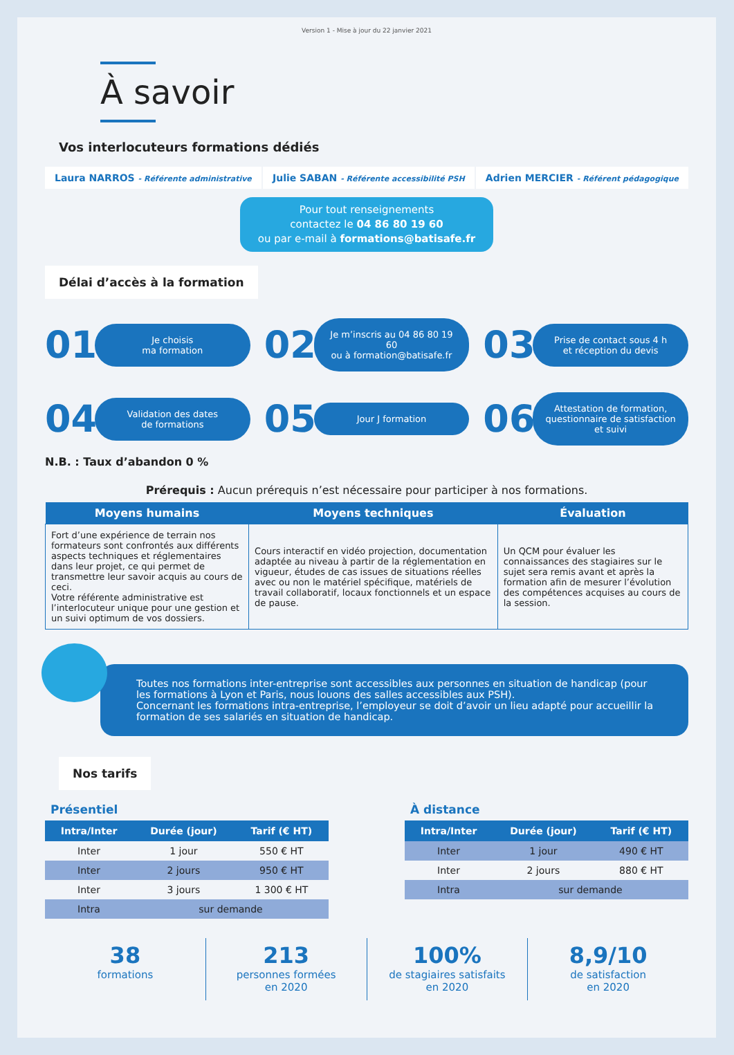Version 1 - Mise à jour du 22 janvier 2021
À savoir
Vos interlocuteurs formations dédiés
Laura NARROS - Référente administrative
Julie SABAN - Référente accessibilité PSH
Adrien MERCIER - Référent pédagogique
Pour tout renseignements
contactez le 04 86 80 19 60
ou par e-mail à formations@batisafe.fr
Délai d’accès à la formation
01 Je choisis
ma formation
02 Je m’inscris au 04 86 80 19 60
ou à formation@batisafe.fr
03 Prise de contact sous 4 h
et réception du devis
04 Validation des dates
de formations
05 Jour J formation
06 Attestation de formation,
questionnaire de satisfaction et suivi
N.B. : Taux d’abandon 0 %
Prérequis : Aucun prérequis n’est nécessaire pour participer à nos formations.
| Moyens humains | Moyens techniques | Évaluation |
| --- | --- | --- |
| Fort d’une expérience de terrain nos formateurs sont confrontés aux différents aspects techniques et réglementaires dans leur projet, ce qui permet de transmettre leur savoir acquis au cours de ceci. Votre référente administrative est l’interlocuteur unique pour une gestion et un suivi optimum de vos dossiers. | Cours interactif en vidéo projection, documentation adaptée au niveau à partir de la réglementation en vigueur, études de cas issues de situations réelles avec ou non le matériel spécifique, matériels de travail collaboratif, locaux fonctionnels et un espace de pause. | Un QCM pour évaluer les connaissances des stagiaires sur le sujet sera remis avant et après la formation afin de mesurer l’évolution des compétences acquises au cours de la session. |
Toutes nos formations inter-entreprise sont accessibles aux personnes en situation de handicap (pour les formations à Lyon et Paris, nous louons des salles accessibles aux PSH).
Concernant les formations intra-entreprise, l’employeur se doit d’avoir un lieu adapté pour accueillir la formation de ses salariés en situation de handicap.
Nos tarifs
Présentiel
| Intra/Inter | Durée (jour) | Tarif (€ HT) |
| --- | --- | --- |
| Inter | 1 jour | 550 € HT |
| Inter | 2 jours | 950 € HT |
| Inter | 3 jours | 1 300 € HT |
| Intra | sur demande | |
À distance
| Intra/Inter | Durée (jour) | Tarif (€ HT) |
| --- | --- | --- |
| Inter | 1 jour | 490 € HT |
| Inter | 2 jours | 880 € HT |
| Intra | sur demande | |
38
formations
213
personnes formées
en 2020
100%
de stagiaires satisfaits
en 2020
8,9/10
de satisfaction
en 2020